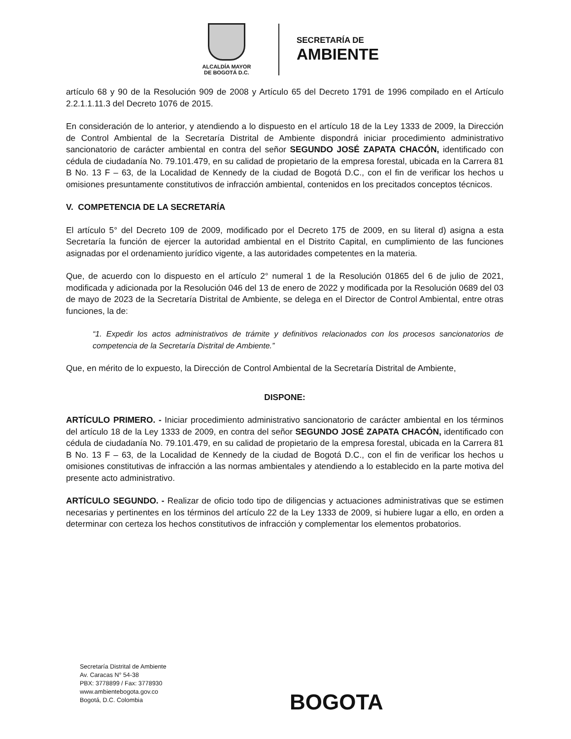ALCALDÍA MAYOR
DE BOGOTÁ D.C.
SECRETARÍA DE
AMBIENTE
artículo 68 y 90 de la Resolución 909 de 2008 y Artículo 65 del Decreto 1791 de 1996 compilado en el Artículo 2.2.1.1.11.3 del Decreto 1076 de 2015.
En consideración de lo anterior, y atendiendo a lo dispuesto en el artículo 18 de la Ley 1333 de 2009, la Dirección de Control Ambiental de la Secretaría Distrital de Ambiente dispondrá iniciar procedimiento administrativo sancionatorio de carácter ambiental en contra del señor SEGUNDO JOSÉ ZAPATA CHACÓN, identificado con cédula de ciudadanía No. 79.101.479, en su calidad de propietario de la empresa forestal, ubicada en la Carrera 81 B No. 13 F – 63, de la Localidad de Kennedy de la ciudad de Bogotá D.C., con el fin de verificar los hechos u omisiones presuntamente constitutivos de infracción ambiental, contenidos en los precitados conceptos técnicos.
V. COMPETENCIA DE LA SECRETARÍA
El artículo 5° del Decreto 109 de 2009, modificado por el Decreto 175 de 2009, en su literal d) asigna a esta Secretaría la función de ejercer la autoridad ambiental en el Distrito Capital, en cumplimiento de las funciones asignadas por el ordenamiento jurídico vigente, a las autoridades competentes en la materia.
Que, de acuerdo con lo dispuesto en el artículo 2° numeral 1 de la Resolución 01865 del 6 de julio de 2021, modificada y adicionada por la Resolución 046 del 13 de enero de 2022 y modificada por la Resolución 0689 del 03 de mayo de 2023 de la Secretaría Distrital de Ambiente, se delega en el Director de Control Ambiental, entre otras funciones, la de:
“1. Expedir los actos administrativos de trámite y definitivos relacionados con los procesos sancionatorios de competencia de la Secretaría Distrital de Ambiente.”
Que, en mérito de lo expuesto, la Dirección de Control Ambiental de la Secretaría Distrital de Ambiente,
DISPONE:
ARTÍCULO PRIMERO. - Iniciar procedimiento administrativo sancionatorio de carácter ambiental en los términos del artículo 18 de la Ley 1333 de 2009, en contra del señor SEGUNDO JOSÉ ZAPATA CHACÓN, identificado con cédula de ciudadanía No. 79.101.479, en su calidad de propietario de la empresa forestal, ubicada en la Carrera 81 B No. 13 F – 63, de la Localidad de Kennedy de la ciudad de Bogotá D.C., con el fin de verificar los hechos u omisiones constitutivas de infracción a las normas ambientales y atendiendo a lo establecido en la parte motiva del presente acto administrativo.
ARTÍCULO SEGUNDO. - Realizar de oficio todo tipo de diligencias y actuaciones administrativas que se estimen necesarias y pertinentes en los términos del artículo 22 de la Ley 1333 de 2009, si hubiere lugar a ello, en orden a determinar con certeza los hechos constitutivos de infracción y complementar los elementos probatorios.
Secretaría Distrital de Ambiente
Av. Caracas N° 54-38
PBX: 3778899 / Fax: 3778930
www.ambientebogota.gov.co
Bogotá, D.C. Colombia
BOGOTA